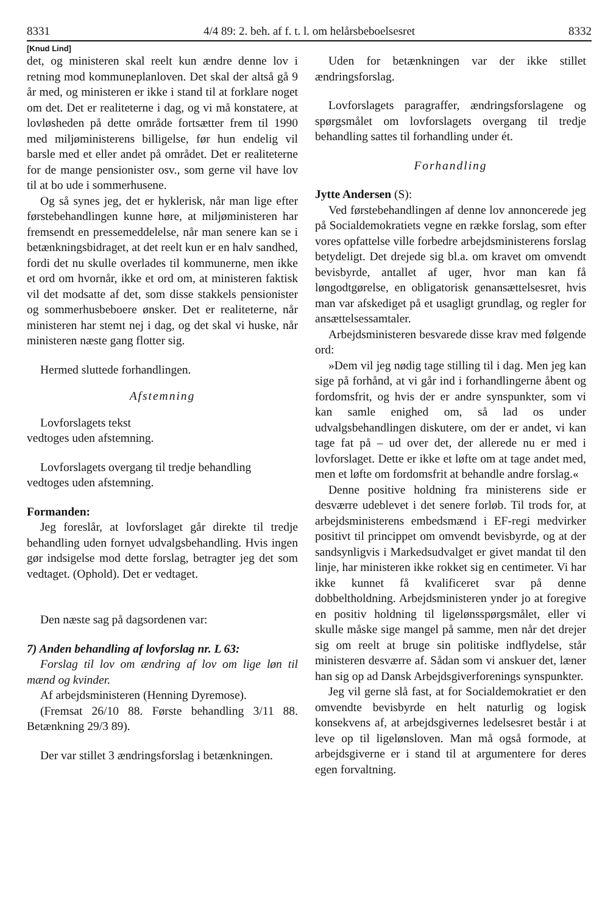8331 4/4 89: 2. beh. af f. t. l. om helårsbeboelsesret 8332
[Knud Lind]
det, og ministeren skal reelt kun ændre denne lov i retning mod kommuneplanloven. Det skal der altså gå 9 år med, og ministeren er ikke i stand til at forklare noget om det. Det er realiteterne i dag, og vi må konstatere, at lovløsheden på dette område fortsætter frem til 1990 med miljøministerens billigelse, før hun endelig vil barsle med et eller andet på området. Det er realiteterne for de mange pensionister osv., som gerne vil have lov til at bo ude i sommerhusene.
Og så synes jeg, det er hyklerisk, når man lige efter førstebehandlingen kunne høre, at miljøministeren har fremsendt en pressemeddelelse, når man senere kan se i betænkningsbidraget, at det reelt kun er en halv sandhed, fordi det nu skulle overlades til kommunerne, men ikke et ord om hvornår, ikke et ord om, at ministeren faktisk vil det modsatte af det, som disse stakkels pensionister og sommerhusbeboere ønsker. Det er realiteterne, når ministeren har stemt nej i dag, og det skal vi huske, når ministeren næste gang flotter sig.
Hermed sluttede forhandlingen.
Afstemning
Lovforslagets tekst
vedtoges uden afstemning.
Lovforslagets overgang til tredje behandling
vedtoges uden afstemning.
Formanden:
Jeg foreslår, at lovforslaget går direkte til tredje behandling uden fornyet udvalgsbehandling. Hvis ingen gør indsigelse mod dette forslag, betragter jeg det som vedtaget. (Ophold). Det er vedtaget.
Den næste sag på dagsordenen var:
7) Anden behandling af lovforslag nr. L 63:
Forslag til lov om ændring af lov om lige løn til mænd og kvinder.
Af arbejdsministeren (Henning Dyremose).
(Fremsat 26/10 88. Første behandling 3/11 88. Betænkning 29/3 89).
Der var stillet 3 ændringsforslag i betænkningen.
Uden for betænkningen var der ikke stillet ændringsforslag.
Lovforslagets paragraffer, ændringsforslagene og spørgsmålet om lovforslagets overgang til tredje behandling sattes til forhandling under ét.
Forhandling
Jytte Andersen (S):
Ved førstebehandlingen af denne lov annoncerede jeg på Socialdemokratiets vegne en række forslag, som efter vores opfattelse ville forbedre arbejdsministerens forslag betydeligt. Det drejede sig bl.a. om kravet om omvendt bevisbyrde, antallet af uger, hvor man kan få løngodtgørelse, en obligatorisk genansættelsesret, hvis man var afskediget på et usagligt grundlag, og regler for ansættelsessamtaler.
Arbejdsministeren besvarede disse krav med følgende ord:
»Dem vil jeg nødig tage stilling til i dag. Men jeg kan sige på forhånd, at vi går ind i forhandlingerne åbent og fordomsfrit, og hvis der er andre synspunkter, som vi kan samle enighed om, så lad os under udvalgsbehandlingen diskutere, om der er andet, vi kan tage fat på – ud over det, der allerede nu er med i lovforslaget. Dette er ikke et løfte om at tage andet med, men et løfte om fordomsfrit at behandle andre forslag.«
Denne positive holdning fra ministerens side er desværre udeblevet i det senere forløb. Til trods for, at arbejdsministerens embedsmænd i EF-regi medvirker positivt til princippet om omvendt bevisbyrde, og at der sandsynligvis i Markedsudvalget er givet mandat til den linje, har ministeren ikke rokket sig en centimeter. Vi har ikke kunnet få kvalificeret svar på denne dobbeltholdning. Arbejdsministeren ynder jo at foregive en positiv holdning til ligelønsspørgsmålet, eller vi skulle måske sige mangel på samme, men når det drejer sig om reelt at bruge sin politiske indflydelse, står ministeren desværre af. Sådan som vi anskuer det, læner han sig op ad Dansk Arbejdsgiverforenings synspunkter.
Jeg vil gerne slå fast, at for Socialdemokratiet er den omvendte bevisbyrde en helt naturlig og logisk konsekvens af, at arbejdsgivernes ledelsesret består i at leve op til ligelønsloven. Man må også formode, at arbejdsgiverne er i stand til at argumentere for deres egen forvaltning.